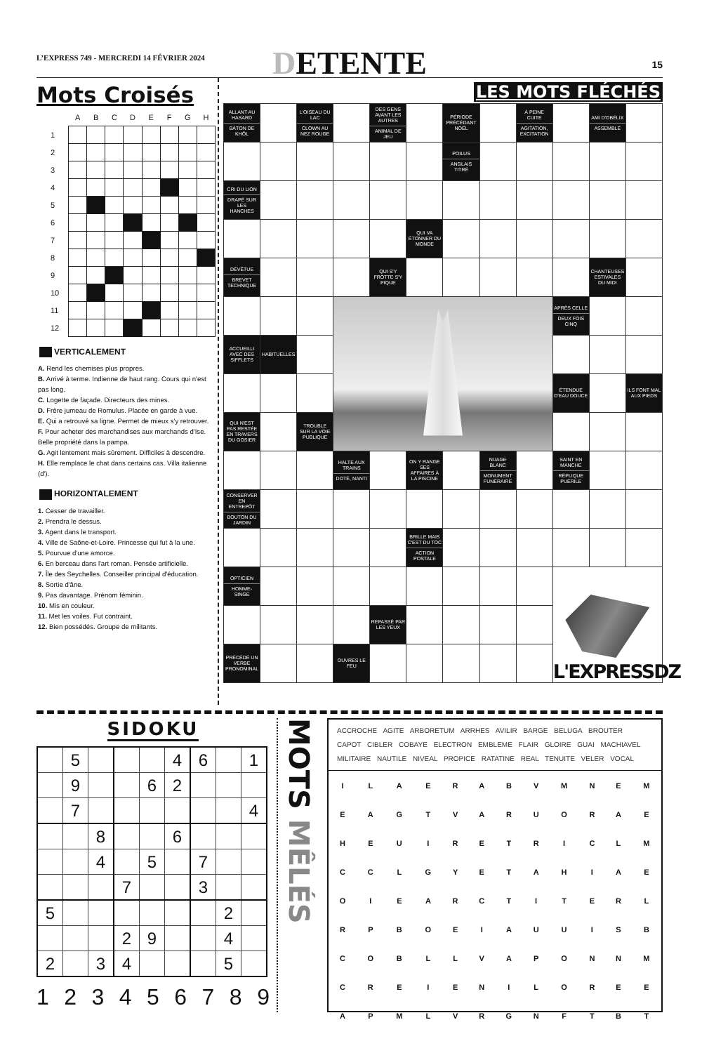L’EXPRESS 749 - MERCREDI 14 FÉVRIER 2024
DETENTE
15
Mots Croisés
| | A | B | C | D | E | F | G | H |
| --- | --- | --- | --- | --- | --- | --- | --- | --- |
| 1 | | | | | | | | |
| 2 | | | | | | | | |
| 3 | | | | | | | | |
| 4 | | | | | | | | |
| 5 | | | | | | | | |
| 6 | | | | | | | | |
| 7 | | | | | | | | |
| 8 | | | | | | | | |
| 9 | | | | | | | | |
| 10 | | | | | | | | |
| 11 | | | | | | | | |
| 12 | | | | | | | | |
VERTICALEMENT
A. Rend les chemises plus propres.
B. Arrivé à terme. Indienne de haut rang. Cours qui n'est pas long.
C. Logette de façade. Directeurs des mines.
D. Frère jumeau de Romulus. Placée en garde à vue.
E. Qui a retrouvé sa ligne. Permet de mieux s'y retrouver.
F. Pour acheter des marchandises aux marchands d'Ise. Belle propriété dans la pampa.
G. Agit lentement mais sûrement. Difficiles à descendre.
H. Elle remplace le chat dans certains cas. Villa italienne (d').
HORIZONTALEMENT
1. Cesser de travailler.
2. Prendra le dessus.
3. Agent dans le transport.
4. Ville de Saône-et-Loire. Princesse qui fut à la une.
5. Pourvue d'une amorce.
6. En berceau dans l'art roman. Pensée artificielle.
7. Île des Seychelles. Conseiller principal d'éducation.
8. Sortie d'âne.
9. Pas davantage. Prénom féminin.
10. Mis en couleur.
11. Met les voiles. Fut contraint.
12. Bien possédés. Groupe de militants.
LES MOTS FLÉCHÉS
| ALLANT AU HASARD BÂTON DE KHÔL | | L'OISEAU DU LAC CLOWN AU NEZ ROUGE | | DES GENS AVANT LES AUTRES ANIMAL DE JEU | | PÉRIODE PRÉCÉDANT NOËL | | À PEINE CUITE AGITATION, EXCITATION | | AMI D'OBÉLIX ASSEMBLÉ | |
| | | | | | | POILUS ANGLAIS TITRÉ | | | | | |
| CRI DU LION DRAPÉ SUR LES HANCHES | | | | | | | | | | | |
| | | | | | QUI VA ÉTONNER DU MONDE | | | | | | |
| DÉVÊTUE BREVET TECHNIQUE | | | | QUI S'Y FROTTE S'Y PIQUE | | | | | | CHANTEUSES ESTIVALES DU MIDI | |
| | | | | | | | | | APRÈS CELLE DEUX FOIS CINQ | | |
| ACCUEILLI AVEC DES SIFFLETS | HABITUELLES | | | | | | | | | | |
| | | | | | | | | | ÉTENDUE D'EAU DOUCE | | ILS FONT MAL AUX PIEDS |
| QUI N'EST PAS RESTÉE EN TRAVERS DU GOSIER | | TROUBLE SUR LA VOIE PUBLIQUE | | | | | | | | | |
| | | | HALTE AUX TRAINS DOTÉ, NANTI | | ON Y RANGE SES AFFAIRES À LA PISCINE | | NUAGE BLANC MONUMENT FUNÉRAIRE | | SAINT EN MANCHE RÉPLIQUE PUÉRILE | | |
| CONSERVER EN ENTREPÔT BOUTON DU JARDIN | | | | | | | | | | | |
| | | | | | BRILLE MAIS C'EST DU TOC ACTION POSTALE | | | | | | |
| OPTICIEN HOMME-SINGE | | | | | | | | | L'EXPRESSDZ | | |
| | | | | REPASSÉ PAR LES YEUX | | | | | | | |
| PRÉCÉDÉ UN VERBE PRONOMINAL | | | OUVRES LE FEU | | | | | | | | |
SIDOKU
| | 5 | | | | 4 | 6 | | 1 |
| | 9 | | | 6 | 2 | | | |
| | 7 | | | | | | | 4 |
| | | 8 | | | 6 | | | |
| | | 4 | | 5 | | 7 | | |
| | | | 7 | | | 3 | | |
| 5 | | | | | | | 2 | |
| | | | 2 | 9 | | | 4 | |
| 2 | | 3 | 4 | | | | 5 | |
1 2 3 4 5 6 7 8 9
MOTS MÊLÉS
ACCROCHE AGITE ARBORETUM ARRHES AVILIR BARGE BELUGA BROUTER CAPOT CIBLER COBAYE ELECTRON EMBLEME FLAIR GLOIRE GUAI MACHIAVEL MILITAIRE NAUTILE NIVEAL PROPICE RATATINE REAL TENUITE VELER VOCAL
| I | L | A | E | R | A | B | V | M | N | E | M |
| E | A | G | T | V | A | R | U | O | R | A | E |
| H | E | U | I | R | E | T | R | I | C | L | M |
| C | C | L | G | Y | E | T | A | H | I | A | E |
| O | I | E | A | R | C | T | I | T | E | R | L |
| R | P | B | O | E | I | A | U | U | I | S | B |
| C | O | B | L | L | V | A | P | O | N | N | M |
| C | R | E | I | E | N | I | L | O | R | E | E |
| A | P | M | L | V | R | G | N | F | T | B | T |